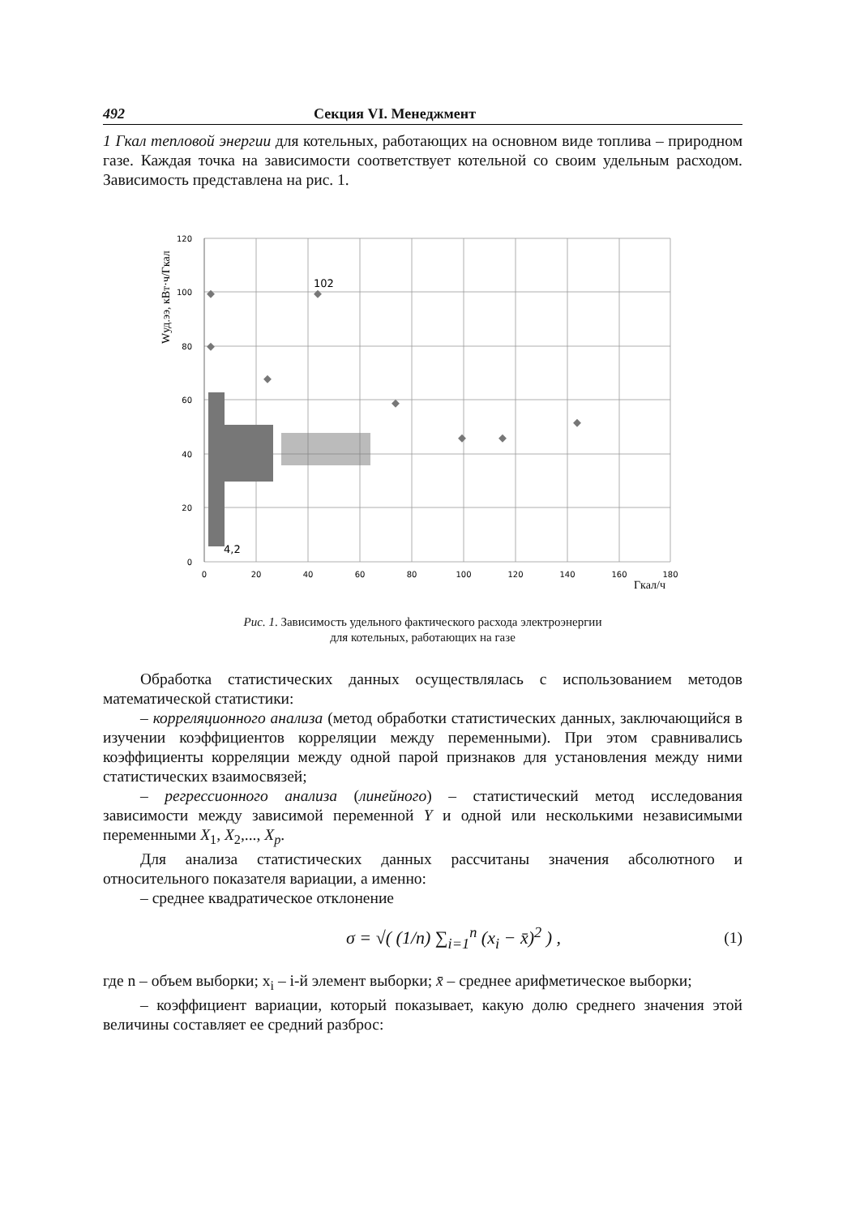492 Секция VI. Менеджмент
1 Гкал тепловой энергии для котельных, работающих на основном виде топлива – природном газе. Каждая точка на зависимости соответствует котельной со своим удельным расходом. Зависимость представлена на рис. 1.
Wуд.ээ, кВт·ч/Гкал
120
100
80
60
40
20
0
0
20
40
60
80
100
120
140
160
180
Гкал/ч
102
4,2
Рис. 1. Зависимость удельного фактического расхода электроэнергии
для котельных, работающих на газе
Обработка статистических данных осуществлялась с использованием методов математической статистики:
– корреляционного анализа (метод обработки статистических данных, заключающийся в изучении коэффициентов корреляции между переменными). При этом сравнивались коэффициенты корреляции между одной парой признаков для установления между ними статистических взаимосвязей;
– регрессионного анализа (линейного) – статистический метод исследования зависимости между зависимой переменной Y и одной или несколькими независимыми переменными X<sub>1</sub>, X<sub>2</sub>,..., X<sub>p</sub>.
Для анализа статистических данных рассчитаны значения абсолютного и относительного показателя вариации, а именно:
– среднее квадратическое отклонение
σ = √( (1/n) ∑<sub>i=1</sub><sup>n</sup> (x<sub>i</sub> − x̄)<sup>2</sup> ) , (1)
где n – объем выборки; x<sub>i</sub> – i-й элемент выборки; x̄ – среднее арифметическое выборки;
– коэффициент вариации, который показывает, какую долю среднего значения этой величины составляет ее средний разброс: